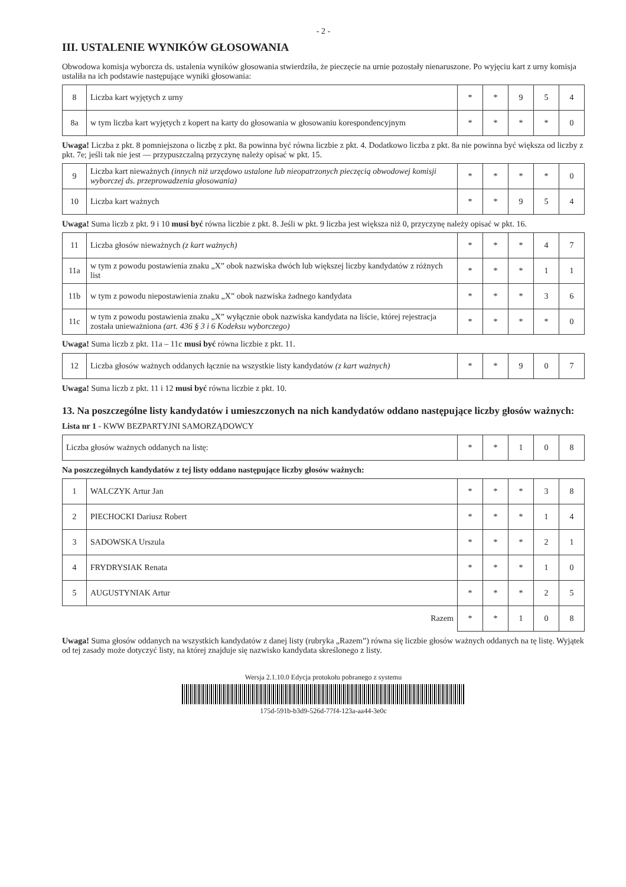- 2 -
III. USTALENIE WYNIKÓW GŁOSOWANIA
Obwodowa komisja wyborcza ds. ustalenia wyników głosowania stwierdziła, że pieczęcie na urnie pozostały nienaruszone. Po wyjęciu kart z urny komisja ustaliła na ich podstawie następujące wyniki głosowania:
| 8 | Liczba kart wyjętych z urny | * | * | 9 | 5 | 4 |
| 8a | w tym liczba kart wyjętych z kopert na karty do głosowania w głosowaniu korespondencyjnym | * | * | * | * | 0 |
Uwaga! Liczba z pkt. 8 pomniejszona o liczbę z pkt. 8a powinna być równa liczbie z pkt. 4. Dodatkowo liczba z pkt. 8a nie powinna być większa od liczby z pkt. 7e; jeśli tak nie jest — przypuszczalną przyczynę należy opisać w pkt. 15.
| 9 | Liczba kart nieważnych (innych niż urzędowo ustalone lub nieopatrzonych pieczęcią obwodowej komisji wyborczej ds. przeprowadzenia głosowania) | * | * | * | * | 0 |
| 10 | Liczba kart ważnych | * | * | 9 | 5 | 4 |
Uwaga! Suma liczb z pkt. 9 i 10 musi być równa liczbie z pkt. 8. Jeśli w pkt. 9 liczba jest większa niż 0, przyczynę należy opisać w pkt. 16.
| 11 | Liczba głosów nieważnych (z kart ważnych) | * | * | * | 4 | 7 |
| 11a | w tym z powodu postawienia znaku „X” obok nazwiska dwóch lub większej liczby kandydatów z różnych list | * | * | * | 1 | 1 |
| 11b | w tym z powodu niepostawienia znaku „X” obok nazwiska żadnego kandydata | * | * | * | 3 | 6 |
| 11c | w tym z powodu postawienia znaku „X” wyłącznie obok nazwiska kandydata na liście, której rejestracja została unieważniona (art. 436 § 3 i 6 Kodeksu wyborczego) | * | * | * | * | 0 |
Uwaga! Suma liczb z pkt. 11a – 11c musi być równa liczbie z pkt. 11.
| 12 | Liczba głosów ważnych oddanych łącznie na wszystkie listy kandydatów (z kart ważnych) | * | * | 9 | 0 | 7 |
Uwaga! Suma liczb z pkt. 11 i 12 musi być równa liczbie z pkt. 10.
13. Na poszczególne listy kandydatów i umieszczonych na nich kandydatów oddano następujące liczby głosów ważnych:
Lista nr 1 - KWW BEZPARTYJNI SAMORZĄDOWCY
| Liczba głosów ważnych oddanych na listę: | * | * | 1 | 0 | 8 |
Na poszczególnych kandydatów z tej listy oddano następujące liczby głosów ważnych:
| 1 | WALCZYK Artur Jan | * | * | * | 3 | 8 |
| 2 | PIECHOCKI Dariusz Robert | * | * | * | 1 | 4 |
| 3 | SADOWSKA Urszula | * | * | * | 2 | 1 |
| 4 | FRYDRYSIAK Renata | * | * | * | 1 | 0 |
| 5 | AUGUSTYNIAK Artur | * | * | * | 2 | 5 |
| Razem | | * | * | 1 | 0 | 8 |
Uwaga! Suma głosów oddanych na wszystkich kandydatów z danej listy (rubryka „Razem”) równa się liczbie głosów ważnych oddanych na tę listę. Wyjątek od tej zasady może dotyczyć listy, na której znajduje się nazwisko kandydata skreślonego z listy.
Wersja 2.1.10.0 Edycja protokołu pobranego z systemu
175d-591b-b3d9-526d-77f4-123a-aa44-3e0c